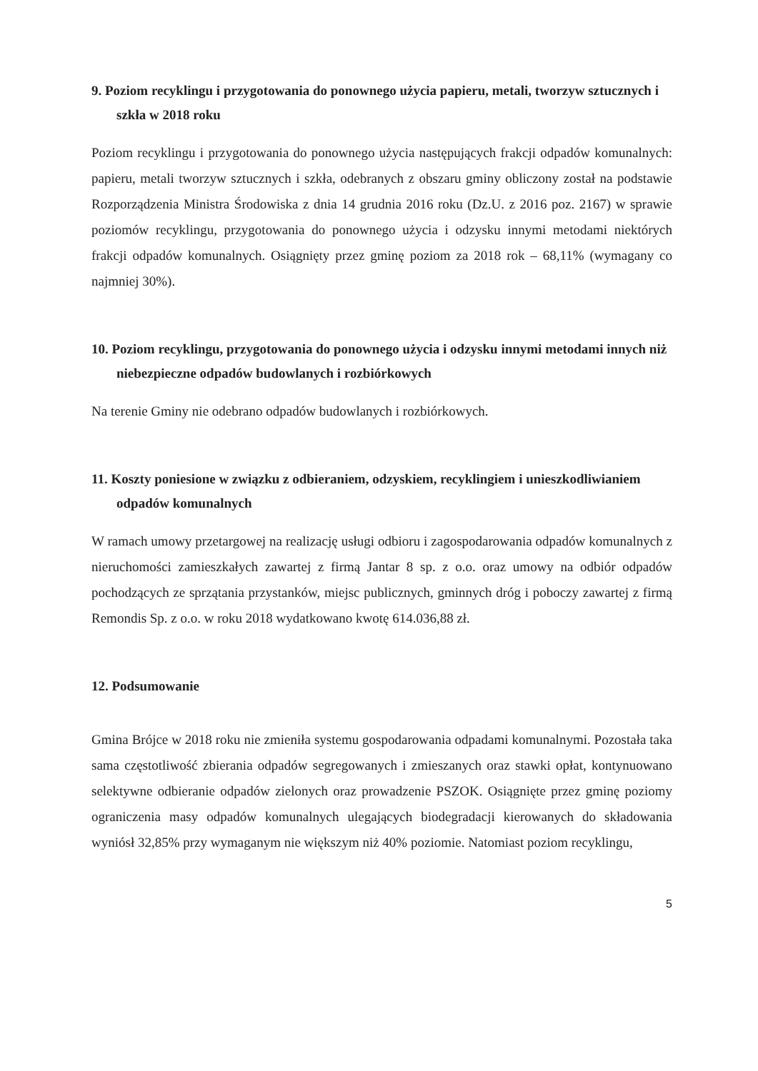9. Poziom recyklingu i przygotowania do ponownego użycia papieru, metali, tworzyw sztucznych i szkła w 2018 roku
Poziom recyklingu i przygotowania do ponownego użycia następujących frakcji odpadów komunalnych: papieru, metali tworzyw sztucznych i szkła, odebranych z obszaru gminy obliczony został na podstawie Rozporządzenia Ministra Środowiska z dnia 14 grudnia 2016 roku (Dz.U. z 2016 poz. 2167) w sprawie poziomów recyklingu, przygotowania do ponownego użycia i odzysku innymi metodami niektórych frakcji odpadów komunalnych. Osiągnięty przez gminę poziom za 2018 rok – 68,11% (wymagany co najmniej 30%).
10. Poziom recyklingu, przygotowania do ponownego użycia i odzysku innymi metodami innych niż niebezpieczne odpadów budowlanych i rozbiórkowych
Na terenie Gminy nie odebrano odpadów budowlanych i rozbiórkowych.
11. Koszty poniesione w związku z odbieraniem, odzyskiem, recyklingiem i unieszkodliwianiem odpadów komunalnych
W ramach umowy przetargowej na realizację usługi odbioru i zagospodarowania odpadów komunalnych z nieruchomości zamieszkałych zawartej z firmą Jantar 8 sp. z o.o. oraz umowy na odbiór odpadów pochodzących ze sprzątania przystanków, miejsc publicznych, gminnych dróg i poboczy zawartej z firmą Remondis Sp. z o.o. w roku 2018 wydatkowano kwotę 614.036,88 zł.
12. Podsumowanie
Gmina Brójce w 2018 roku nie zmieniła systemu gospodarowania odpadami komunalnymi. Pozostała taka sama częstotliwość zbierania odpadów segregowanych i zmieszanych oraz stawki opłat, kontynuowano selektywne odbieranie odpadów zielonych oraz prowadzenie PSZOK. Osiągnięte przez gminę poziomy ograniczenia masy odpadów komunalnych ulegających biodegradacji kierowanych do składowania wyniósł 32,85% przy wymaganym nie większym niż 40% poziomie. Natomiast poziom recyklingu,
5